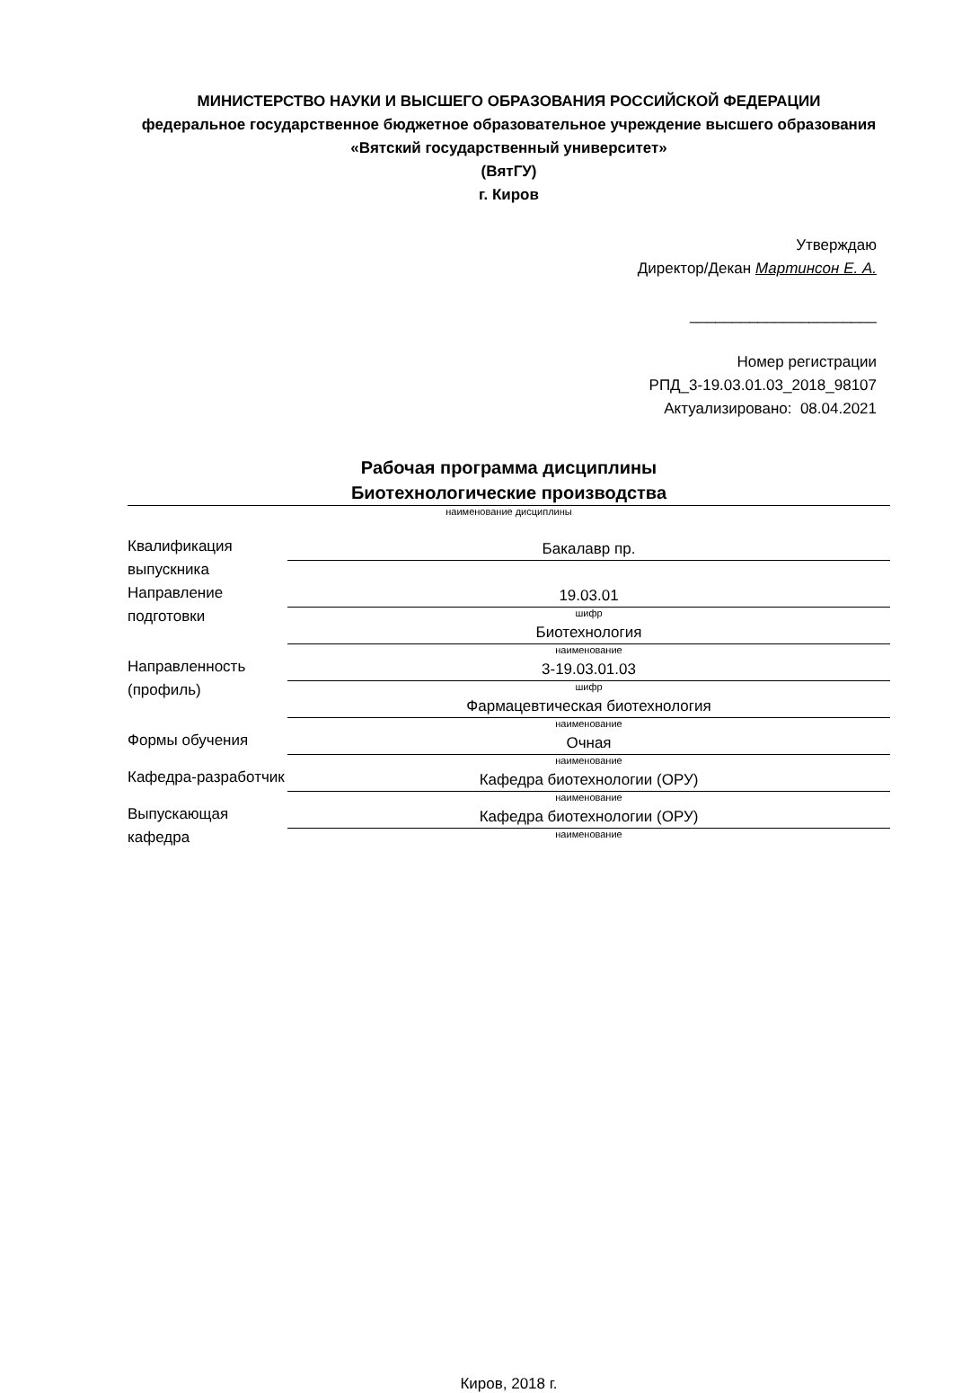МИНИСТЕРСТВО НАУКИ И ВЫСШЕГО ОБРАЗОВАНИЯ РОССИЙСКОЙ ФЕДЕРАЦИИ
федеральное государственное бюджетное образовательное учреждение высшего образования «Вятский государственный университет»
(ВятГУ)
г. Киров
Утверждаю
Директор/Декан Мартинсон Е. А.
______________________
Номер регистрации
РПД_3-19.03.01.03_2018_98107
Актуализировано: 08.04.2021
Рабочая программа дисциплины
Биотехнологические производства
наименование дисциплины
| Квалификация выпускника | Бакалавр пр. |
| Направление подготовки | 19.03.01 шифр |
| | Биотехнология наименование |
| Направленность (профиль) | 3-19.03.01.03 шифр |
| | Фармацевтическая биотехнология наименование |
| Формы обучения | Очная наименование |
| Кафедра-разработчик | Кафедра биотехнологии (ОРУ) наименование |
| Выпускающая кафедра | Кафедра биотехнологии (ОРУ) наименование |
Киров, 2018 г.